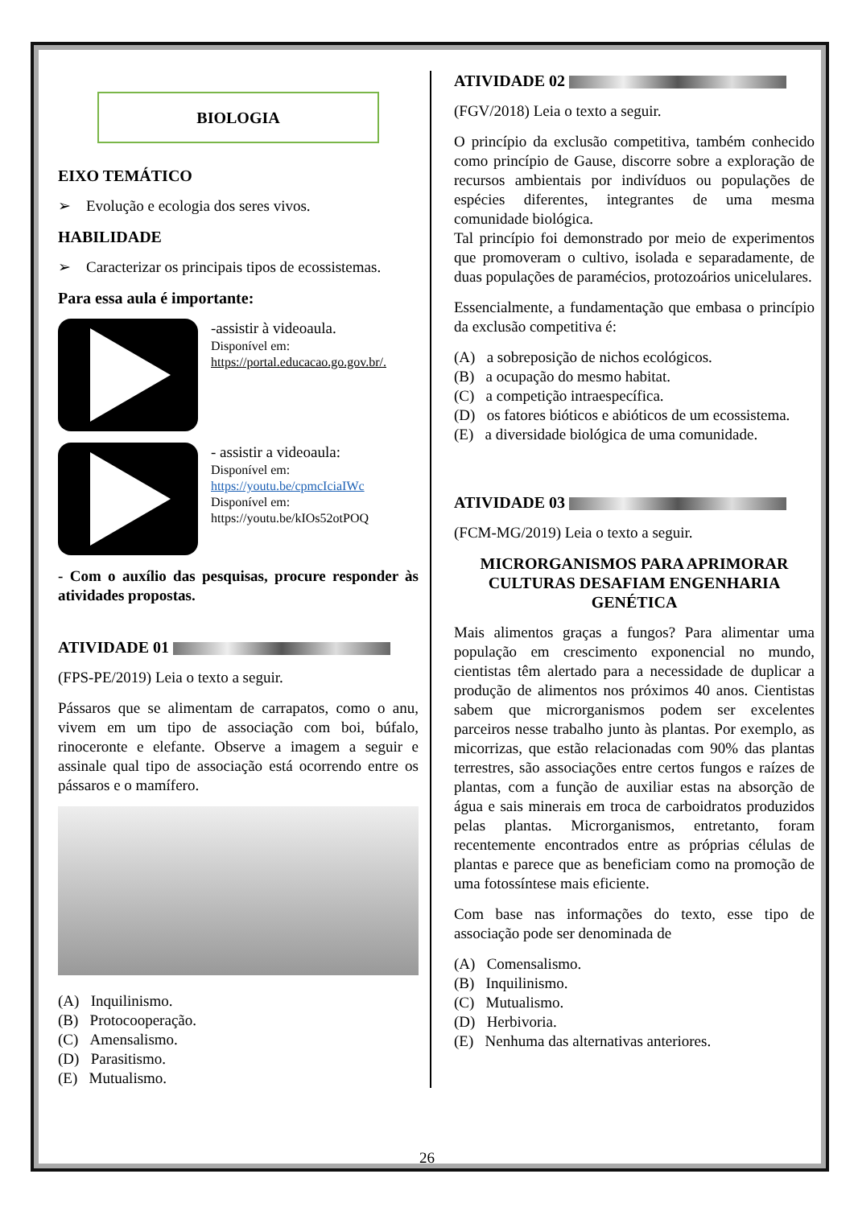BIOLOGIA
EIXO TEMÁTICO
➢ Evolução e ecologia dos seres vivos.
HABILIDADE
➢ Caracterizar os principais tipos de ecossistemas.
Para essa aula é importante:
-assistir à videoaula.
Disponível em:
https://portal.educacao.go.gov.br/.
- assistir a videoaula:
Disponível em:
https://youtu.be/cpmcIciaIWc
Disponível em:
https://youtu.be/kIOs52otPOQ
- Com o auxílio das pesquisas, procure responder às atividades propostas.
ATIVIDADE 01
(FPS-PE/2019) Leia o texto a seguir.
Pássaros que se alimentam de carrapatos, como o anu, vivem em um tipo de associação com boi, búfalo, rinoceronte e elefante. Observe a imagem a seguir e assinale qual tipo de associação está ocorrendo entre os pássaros e o mamífero.
(A) Inquilinismo.
(B) Protocooperação.
(C) Amensalismo.
(D) Parasitismo.
(E) Mutualismo.
ATIVIDADE 02
(FGV/2018) Leia o texto a seguir.
O princípio da exclusão competitiva, também conhecido como princípio de Gause, discorre sobre a exploração de recursos ambientais por indivíduos ou populações de espécies diferentes, integrantes de uma mesma comunidade biológica.
Tal princípio foi demonstrado por meio de experimentos que promoveram o cultivo, isolada e separadamente, de duas populações de paramécios, protozoários unicelulares.
Essencialmente, a fundamentação que embasa o princípio da exclusão competitiva é:
(A) a sobreposição de nichos ecológicos.
(B) a ocupação do mesmo habitat.
(C) a competição intraespecífica.
(D) os fatores bióticos e abióticos de um ecossistema.
(E) a diversidade biológica de uma comunidade.
ATIVIDADE 03
(FCM-MG/2019) Leia o texto a seguir.
MICRORGANISMOS PARA APRIMORAR CULTURAS DESAFIAM ENGENHARIA GENÉTICA
Mais alimentos graças a fungos? Para alimentar uma população em crescimento exponencial no mundo, cientistas têm alertado para a necessidade de duplicar a produção de alimentos nos próximos 40 anos. Cientistas sabem que microrganismos podem ser excelentes parceiros nesse trabalho junto às plantas. Por exemplo, as micorrizas, que estão relacionadas com 90% das plantas terrestres, são associações entre certos fungos e raízes de plantas, com a função de auxiliar estas na absorção de água e sais minerais em troca de carboidratos produzidos pelas plantas. Microrganismos, entretanto, foram recentemente encontrados entre as próprias células de plantas e parece que as beneficiam como na promoção de uma fotossíntese mais eficiente.
Com base nas informações do texto, esse tipo de associação pode ser denominada de
(A) Comensalismo.
(B) Inquilinismo.
(C) Mutualismo.
(D) Herbivoria.
(E) Nenhuma das alternativas anteriores.
26